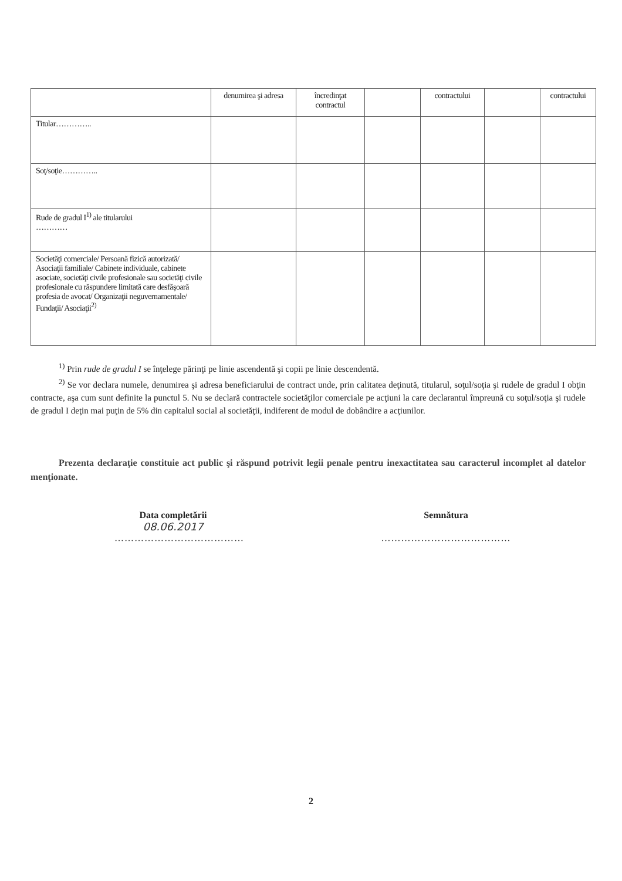| | denumirea şi adresa | încredinţat contractul | | contractului | | contractului |
| Titular………….. | | | | | | |
| Soţ/soţie………….. | | | | | | |
| Rude de gradul I<sup>1)</sup> ale titularului ………… | | | | | | |
| Societăţi comerciale/ Persoană fizică autorizată/ Asociaţii familiale/ Cabinete individuale, cabinete asociate, societăţi civile profesionale sau societăţi civile profesionale cu răspundere limitată care desfăşoară profesia de avocat/ Organizaţii neguvernamentale/ Fundaţii/ Asociaţii<sup>2)</sup> | | | | | | |
<sup>1)</sup> Prin rude de gradul I se înţelege părinţi pe linie ascendentă şi copii pe linie descendentă.
<sup>2)</sup> Se vor declara numele, denumirea şi adresa beneficiarului de contract unde, prin calitatea deţinută, titularul, soţul/soţia şi rudele de gradul I obţin contracte, aşa cum sunt definite la punctul 5. Nu se declară contractele societăţilor comerciale pe acţiuni la care declarantul împreună cu soţul/soţia şi rudele de gradul I deţin mai puţin de 5% din capitalul social al societăţii, indiferent de modul de dobândire a acţiunilor.
Prezenta declaraţie constituie act public şi răspund potrivit legii penale pentru inexactitatea sau caracterul incomplet al datelor menţionate.
Data completării
08.06.2017
…………………………………
Semnătura
…………………………………
2